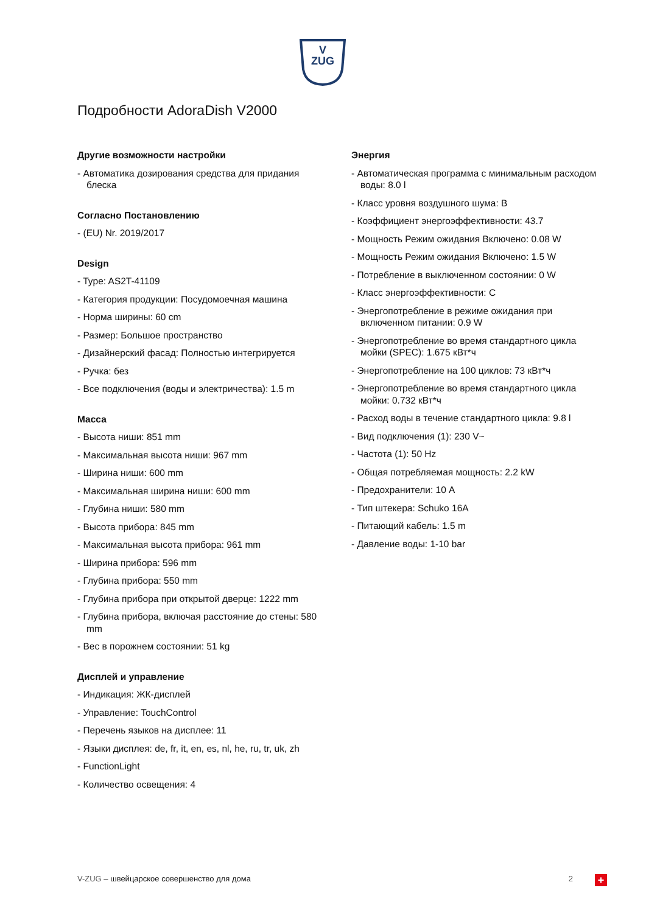V
ZUG
Подробности AdoraDish V2000
Другие возможности настройки
- Автоматика дозирования средства для придания блеска
Согласно Постановлению
- (EU) Nr. 2019/2017
Design
- Type: AS2T-41109
- Категория продукции: Посудомоечная машина
- Норма ширины: 60 cm
- Размер: Большое пространство
- Дизайнерский фасад: Полностью интегрируется
- Ручка: без
- Все подключения (воды и электричества): 1.5 m
Масса
- Высота ниши: 851 mm
- Максимальная высота ниши: 967 mm
- Ширина ниши: 600 mm
- Максимальная ширина ниши: 600 mm
- Глубина ниши: 580 mm
- Высота прибора: 845 mm
- Максимальная высота прибора: 961 mm
- Ширина прибора: 596 mm
- Глубина прибора: 550 mm
- Глубина прибора при открытой дверце: 1222 mm
- Глубина прибора, включая расстояние до стены: 580 mm
- Вес в порожнем состоянии: 51 kg
Дисплей и управление
- Индикация: ЖК-дисплей
- Управление: TouchControl
- Перечень языков на дисплее: 11
- Языки дисплея: de, fr, it, en, es, nl, he, ru, tr, uk, zh
- FunctionLight
- Количество освещения: 4
Энергия
- Автоматическая программа с минимальным расходом воды: 8.0 l
- Класс уровня воздушного шума: B
- Коэффициент энергоэффективности: 43.7
- Мощность Режим ожидания Включено: 0.08 W
- Мощность Режим ожидания Включено: 1.5 W
- Потребление в выключенном состоянии: 0 W
- Класс энергоэффективности: C
- Энергопотребление в режиме ожидания при включенном питании: 0.9 W
- Энергопотребление во время стандартного цикла мойки (SPEC): 1.675 кВт*ч
- Энергопотребление на 100 циклов: 73 кВт*ч
- Энергопотребление во время стандартного цикла мойки: 0.732 кВт*ч
- Расход воды в течение стандартного цикла: 9.8 l
- Вид подключения (1): 230 V~
- Частота (1): 50 Hz
- Общая потребляемая мощность: 2.2 kW
- Предохранители: 10 A
- Тип штекера: Schuko 16A
- Питающий кабель: 1.5 m
- Давление воды: 1-10 bar
V-ZUG – швейцарское совершенство для дома 2 +